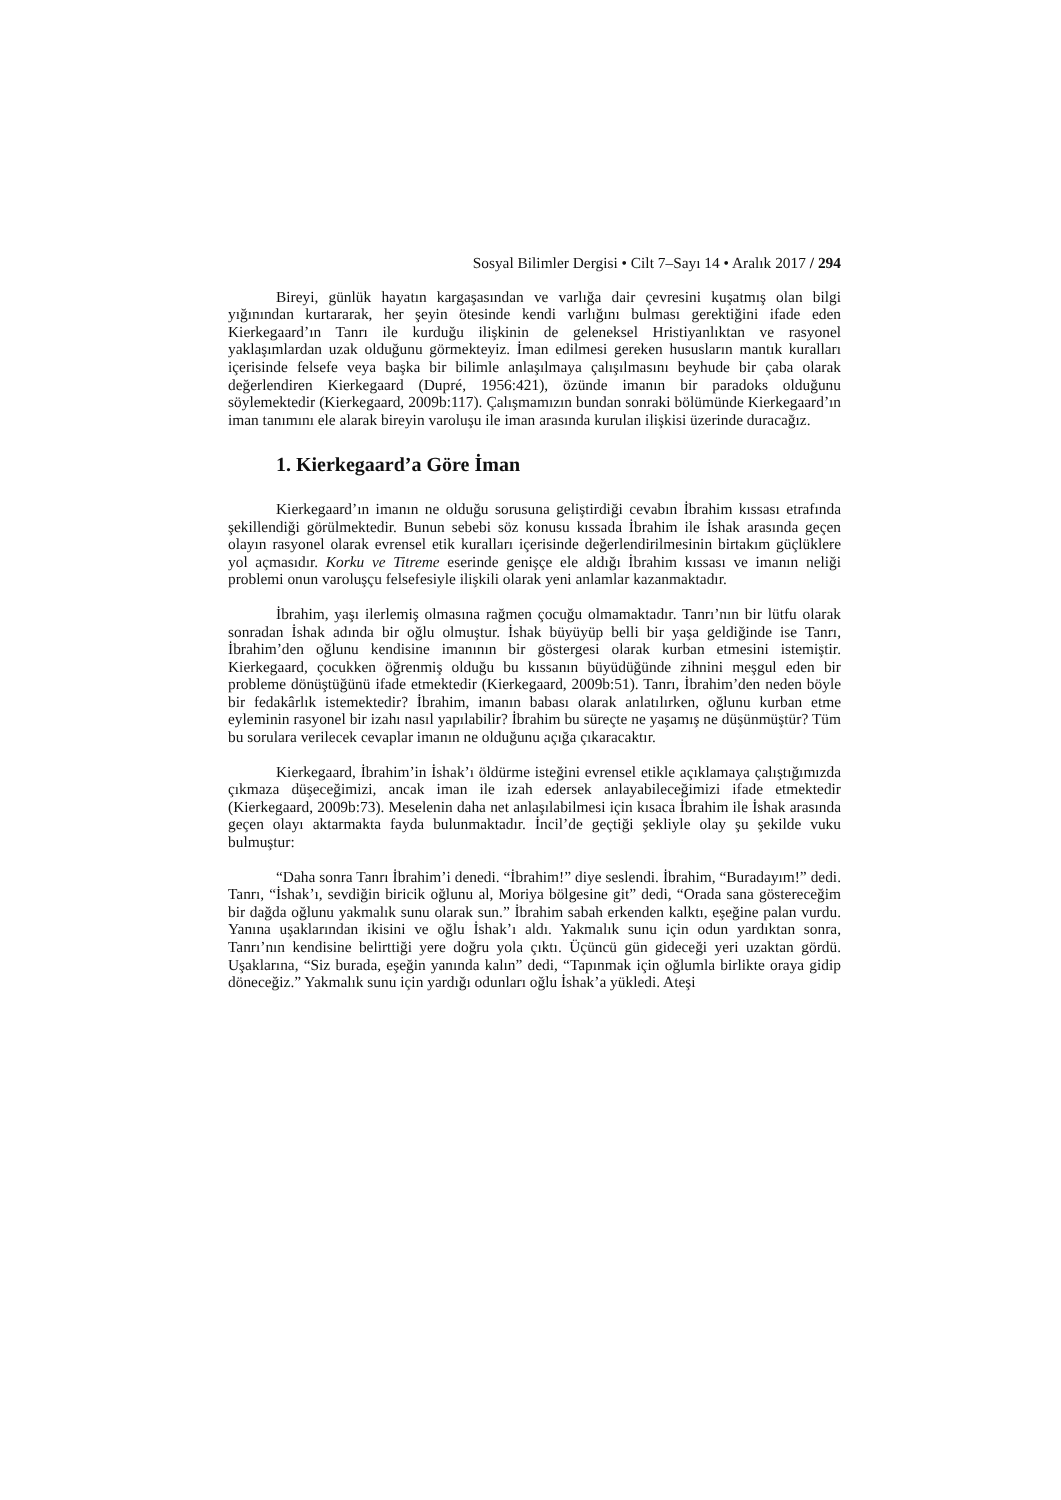Sosyal Bilimler Dergisi • Cilt 7–Sayı 14 • Aralık 2017 / 294
Bireyi, günlük hayatın kargaşasından ve varlığa dair çevresini kuşatmış olan bilgi yığınından kurtararak, her şeyin ötesinde kendi varlığını bulması gerektiğini ifade eden Kierkegaard’ın Tanrı ile kurduğu ilişkinin de geleneksel Hristiyanlıktan ve rasyonel yaklaşımlardan uzak olduğunu görmekteyiz. İman edilmesi gereken hususların mantık kuralları içerisinde felsefe veya başka bir bilimle anlaşılmaya çalışılmasını beyhude bir çaba olarak değerlendiren Kierkegaard (Dupré, 1956:421), özünde imanın bir paradoks olduğunu söylemektedir (Kierkegaard, 2009b:117). Çalışmamızın bundan sonraki bölümünde Kierkegaard’ın iman tanımını ele alarak bireyin varoluşu ile iman arasında kurulan ilişkisi üzerinde duracağız.
1. Kierkegaard’a Göre İman
Kierkegaard’ın imanın ne olduğu sorusuna geliştirdiği cevabın İbrahim kıssası etrafında şekillendiği görülmektedir. Bunun sebebi söz konusu kıssada İbrahim ile İshak arasında geçen olayın rasyonel olarak evrensel etik kuralları içerisinde değerlendirilmesinin birtakım güçlüklere yol açmasıdır. Korku ve Titreme eserinde genişçe ele aldığı İbrahim kıssası ve imanın neliği problemi onun varoluşçu felsefesiyle ilişkili olarak yeni anlamlar kazanmaktadır.
İbrahim, yaşı ilerlemiş olmasına rağmen çocuğu olmamaktadır. Tanrı’nın bir lütfu olarak sonradan İshak adında bir oğlu olmuştur. İshak büyüyüp belli bir yaşa geldiğinde ise Tanrı, İbrahim’den oğlunu kendisine imanının bir göstergesi olarak kurban etmesini istemiştir. Kierkegaard, çocukken öğrenmiş olduğu bu kıssanın büyüdüğünde zihnini meşgul eden bir probleme dönüştüğünü ifade etmektedir (Kierkegaard, 2009b:51). Tanrı, İbrahim’den neden böyle bir fedakârlık istemektedir? İbrahim, imanın babası olarak anlatılırken, oğlunu kurban etme eyleminin rasyonel bir izahı nasıl yapılabilir? İbrahim bu süreçte ne yaşamış ne düşünmüştür? Tüm bu sorulara verilecek cevaplar imanın ne olduğunu açığa çıkaracaktır.
Kierkegaard, İbrahim’in İshak’ı öldürme isteğini evrensel etikle açıklamaya çalıştığımızda çıkmaza düşeceğimizi, ancak iman ile izah edersek anlayabileceğimizi ifade etmektedir (Kierkegaard, 2009b:73). Meselenin daha net anlaşılabilmesi için kısaca İbrahim ile İshak arasında geçen olayı aktarmakta fayda bulunmaktadır. İncil’de geçtiği şekliyle olay şu şekilde vuku bulmuştur:
“Daha sonra Tanrı İbrahim’i denedi. “İbrahim!” diye seslendi. İbrahim, “Buradayım!” dedi. Tanrı, “İshak’ı, sevdiğin biricik oğlunu al, Moriya bölgesine git” dedi, “Orada sana göstereceğim bir dağda oğlunu yakmalık sunu olarak sun.” İbrahim sabah erkenden kalktı, eşeğine palan vurdu. Yanına uşaklarından ikisini ve oğlu İshak’ı aldı. Yakmalık sunu için odun yardıktan sonra, Tanrı’nın kendisine belirttiği yere doğru yola çıktı. Üçüncü gün gideceği yeri uzaktan gördü. Uşaklarına, “Siz burada, eşeğin yanında kalın” dedi, “Tapınmak için oğlumla birlikte oraya gidip döneceğiz.” Yakmalık sunu için yardığı odunları oğlu İshak’a yükledi. Ateşi